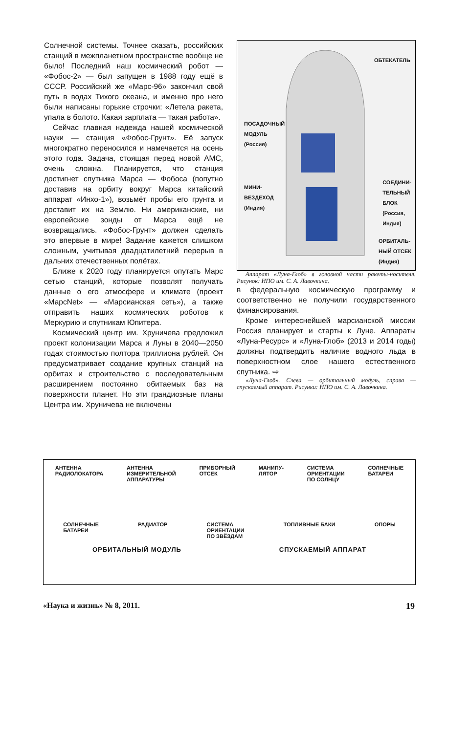Солнечной системы. Точнее сказать, российских станций в межпланетном пространстве вообще не было! Последний наш космический робот — «Фобос-2» — был запущен в 1988 году ещё в СССР. Российский же «Марс-96» закончил свой путь в водах Тихого океана, и именно про него были написаны горькие строчки: «Летела ракета, упала в болото. Какая зарплата — такая работа».
Сейчас главная надежда нашей космической науки — станция «Фобос-Грунт». Её запуск многократно переносился и намечается на осень этого года. Задача, стоящая перед новой АМС, очень сложна. Планируется, что станция достигнет спутника Марса — Фобоса (попутно доставив на орбиту вокруг Марса китайский аппарат «Инхо-1»), возьмёт пробы его грунта и доставит их на Землю. Ни американские, ни европейские зонды от Марса ещё не возвращались. «Фобос-Грунт» должен сделать это впервые в мире! Задание кажется слишком сложным, учитывая двадцатилетний перерыв в дальних отечественных полётах.
Ближе к 2020 году планируется опутать Марс сетью станций, которые позволят получать данные о его атмосфере и климате (проект «МарсNet» — «Марсианская сеть»), а также отправить наших космических роботов к Меркурию и спутникам Юпитера.
Космический центр им. Хруничева предложил проект колонизации Марса и Луны в 2040—2050 годах стоимостью полтора триллиона рублей. Он предусматривает создание крупных станций на орбитах и строительство с последовательным расширением постоянно обитаемых баз на поверхности планет. Но эти грандиозные планы Центра им. Хруничева не включены
ОБТЕКАТЕЛЬ
ПОСАДОЧНЫЙ
МОДУЛЬ
(Россия)
МИНИ-
ВЕЗДЕХОД
(Индия)
СОЕДИНИ-
ТЕЛЬНЫЙ
БЛОК
(Россия,
Индия)
ОРБИТАЛЬ-
НЫЙ ОТСЕК
(Индия)
Аппарат «Луна-Глоб» в головной части ракеты-носителя. Рисунок: НПО им. С. А. Лавочкина.
в федеральную космическую программу и соответственно не получили государственного финансирования.
Кроме интереснейшей марсианской миссии Россия планирует и старты к Луне. Аппараты «Луна-Ресурс» и «Луна-Глоб» (2013 и 2014 годы) должны подтвердить наличие водного льда в поверхностном слое нашего естественного спутника. ⇨
«Луна-Глоб». Слева — орбитальный модуль, справа — спускаемый аппарат. Рисунки: НПО им. С. А. Лавочкина.
АНТЕННА
РАДИОЛОКАТОРА
АНТЕННА
ИЗМЕРИТЕЛЬНОЙ
АППАРАТУРЫ
ПРИБОРНЫЙ
ОТСЕК
МАНИПУ-
ЛЯТОР
СИСТЕМА
ОРИЕНТАЦИИ
ПО СОЛНЦУ
СОЛНЕЧНЫЕ
БАТАРЕИ
СОЛНЕЧНЫЕ
БАТАРЕИ
РАДИАТОР СИСТЕМА
ОРИЕНТАЦИИ
ПО ЗВЁЗДАМ
ТОПЛИВНЫЕ БАКИ ОПОРЫ
ОРБИТАЛЬНЫЙ МОДУЛЬ СПУСКАЕМЫЙ АППАРАТ
«Наука и жизнь» № 8, 2011. 19